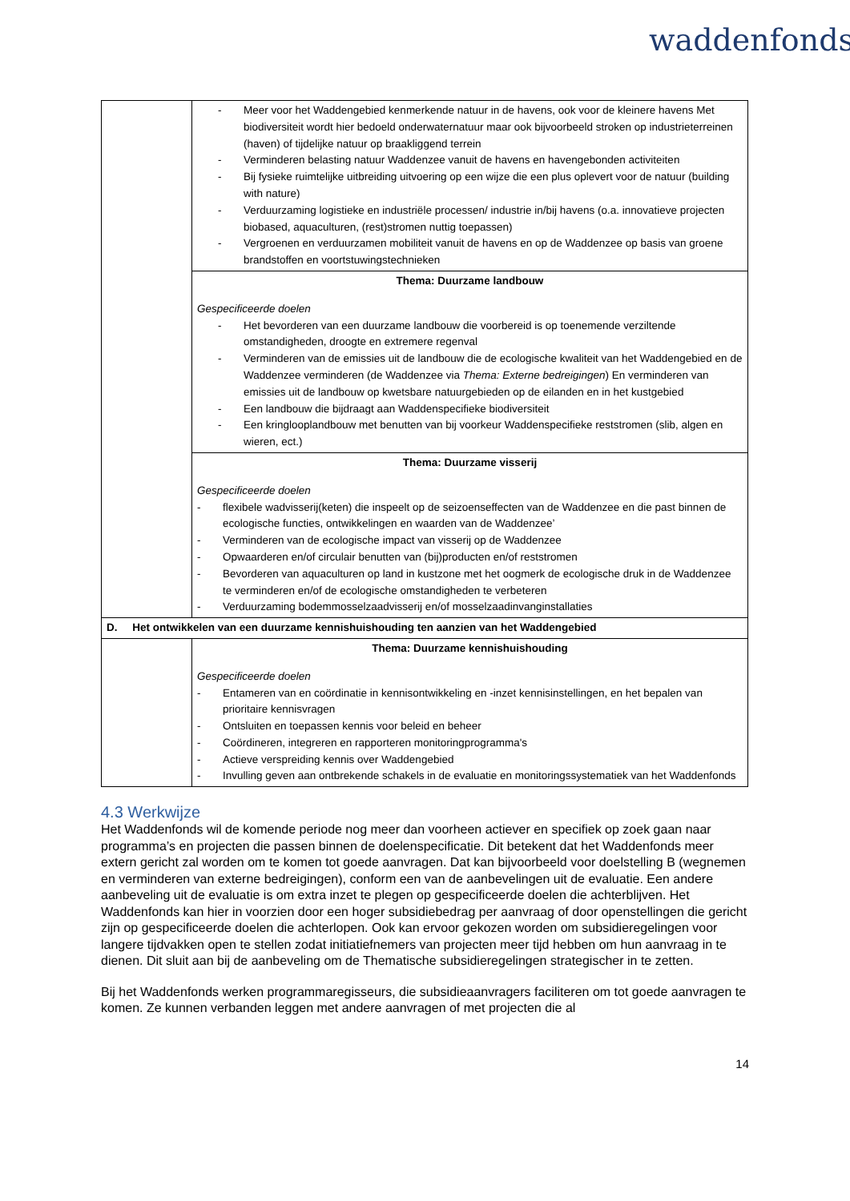waddenfonds
| | - Meer voor het Waddengebied kenmerkende natuur in de havens, ook voor de kleinere havens Met biodiversiteit wordt hier bedoeld onderwaternatuur maar ook bijvoorbeeld stroken op industrieterreinen (haven) of tijdelijke natuur op braakliggend terrein - Verminderen belasting natuur Waddenzee vanuit de havens en havengebonden activiteiten - Bij fysieke ruimtelijke uitbreiding uitvoering op een wijze die een plus oplevert voor de natuur (building with nature) - Verduurzaming logistieke en industriële processen/ industrie in/bij havens (o.a. innovatieve projecten biobased, aquaculturen, (rest)stromen nuttig toepassen) - Vergroenen en verduurzamen mobiliteit vanuit de havens en op de Waddenzee op basis van groene brandstoffen en voortstuwingstechnieken |
| | Thema: Duurzame landbouw Gespecificeerde doelen - Het bevorderen van een duurzame landbouw die voorbereid is op toenemende verziltende omstandigheden, droogte en extremere regenval - Verminderen van de emissies uit de landbouw die de ecologische kwaliteit van het Waddengebied en de Waddenzee verminderen (de Waddenzee via Thema: Externe bedreigingen ) En verminderen van emissies uit de landbouw op kwetsbare natuurgebieden op de eilanden en in het kustgebied - Een landbouw die bijdraagt aan Waddenspecifieke biodiversiteit - Een kringlooplandbouw met benutten van bij voorkeur Waddenspecifieke reststromen (slib, algen en wieren, ect.) |
| | Thema: Duurzame visserij Gespecificeerde doelen - flexibele wadvisserij(keten) die inspeelt op de seizoenseffecten van de Waddenzee en die past binnen de ecologische functies, ontwikkelingen en waarden van de Waddenzee’ - Verminderen van de ecologische impact van visserij op de Waddenzee - Opwaarderen en/of circulair benutten van (bij)producten en/of reststromen - Bevorderen van aquaculturen op land in kustzone met het oogmerk de ecologische druk in de Waddenzee te verminderen en/of de ecologische omstandigheden te verbeteren - Verduurzaming bodemmosselzaadvisserij en/of mosselzaadinvanginstallaties |
| D. Het ontwikkelen van een duurzame kennishuishouding ten aanzien van het Waddengebied | |
| | Thema: Duurzame kennishuishouding Gespecificeerde doelen - Entameren van en coördinatie in kennisontwikkeling en -inzet kennisinstellingen, en het bepalen van prioritaire kennisvragen - Ontsluiten en toepassen kennis voor beleid en beheer - Coördineren, integreren en rapporteren monitoringprogramma's - Actieve verspreiding kennis over Waddengebied - Invulling geven aan ontbrekende schakels in de evaluatie en monitoringssystematiek van het Waddenfonds |
4.3 Werkwijze
Het Waddenfonds wil de komende periode nog meer dan voorheen actiever en specifiek op zoek gaan naar programma’s en projecten die passen binnen de doelenspecificatie. Dit betekent dat het Waddenfonds meer extern gericht zal worden om te komen tot goede aanvragen. Dat kan bijvoorbeeld voor doelstelling B (wegnemen en verminderen van externe bedreigingen), conform een van de aanbevelingen uit de evaluatie. Een andere aanbeveling uit de evaluatie is om extra inzet te plegen op gespecificeerde doelen die achterblijven. Het Waddenfonds kan hier in voorzien door een hoger subsidiebedrag per aanvraag of door openstellingen die gericht zijn op gespecificeerde doelen die achterlopen. Ook kan ervoor gekozen worden om subsidieregelingen voor langere tijdvakken open te stellen zodat initiatiefnemers van projecten meer tijd hebben om hun aanvraag in te dienen. Dit sluit aan bij de aanbeveling om de Thematische subsidieregelingen strategischer in te zetten.
Bij het Waddenfonds werken programmaregisseurs, die subsidieaanvragers faciliteren om tot goede aanvragen te komen. Ze kunnen verbanden leggen met andere aanvragen of met projecten die al
14